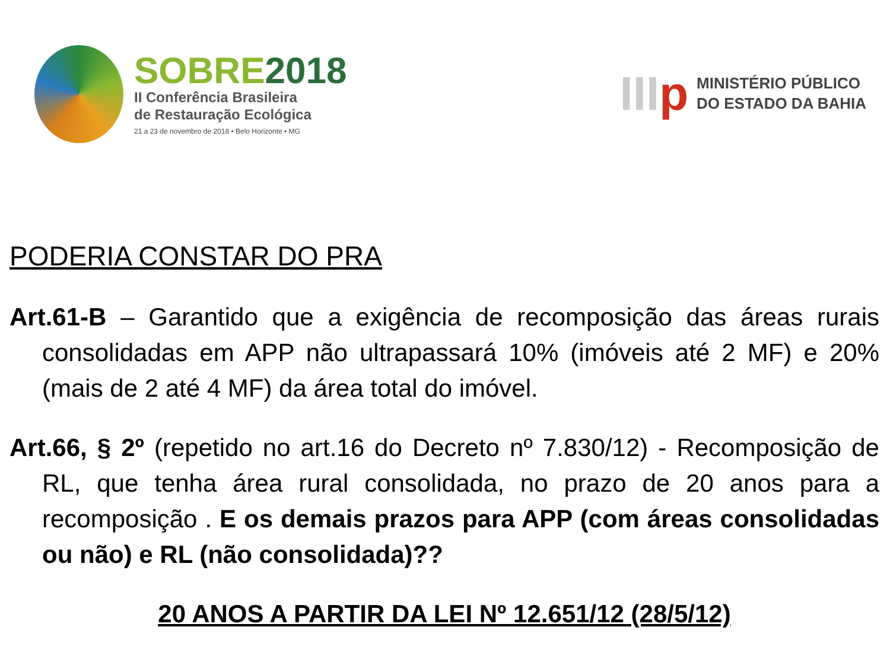SOBRE2018
II Conferência Brasileira
de Restauração Ecológica
21 a 23 de novembro de 2018 • Belo Horizonte • MG
IIIp
MINISTÉRIO PÚBLICO
DO ESTADO DA BAHIA
PODERIA CONSTAR DO PRA
Art.61-B – Garantido que a exigência de recomposição das áreas rurais consolidadas em APP não ultrapassará 10% (imóveis até 2 MF) e 20% (mais de 2 até 4 MF) da área total do imóvel.
Art.66, § 2º (repetido no art.16 do Decreto nº 7.830/12) - Recomposição de RL, que tenha área rural consolidada, no prazo de 20 anos para a recomposição . E os demais prazos para APP (com áreas consolidadas ou não) e RL (não consolidada)??
20 ANOS A PARTIR DA LEI Nº 12.651/12 (28/5/12)